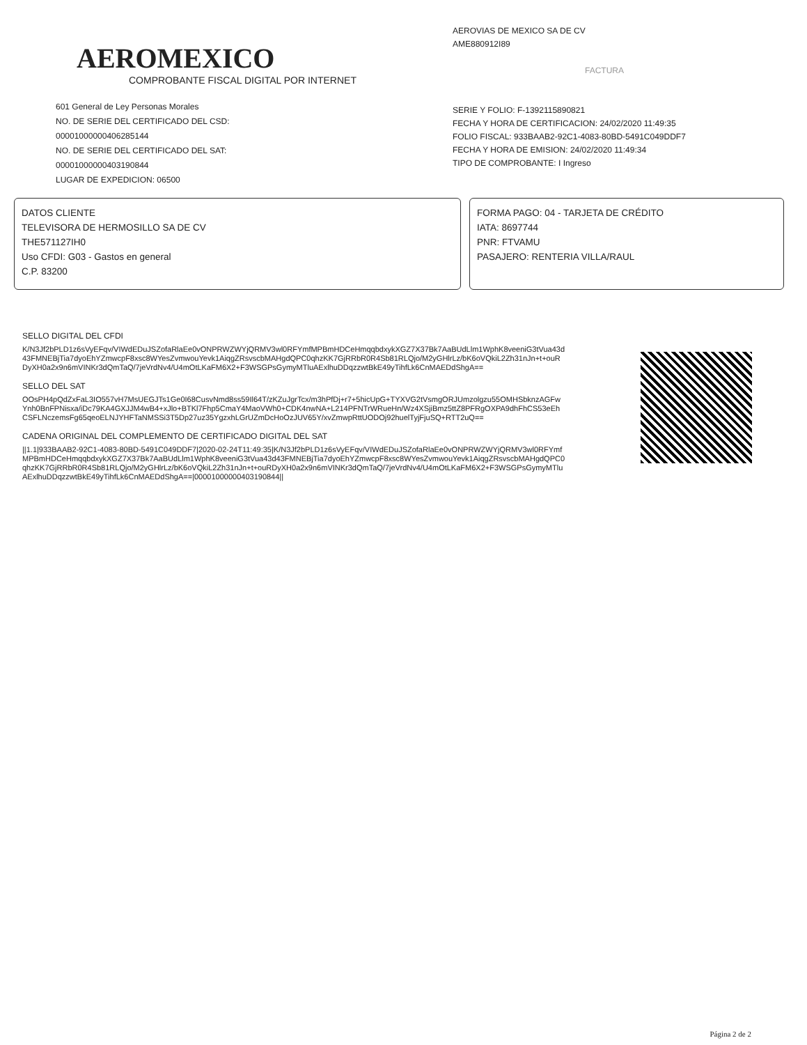AEROMEXICO
COMPROBANTE FISCAL DIGITAL POR INTERNET
601 General de Ley Personas Morales
NO. DE SERIE DEL CERTIFICADO DEL CSD:
00001000000406285144
NO. DE SERIE DEL CERTIFICADO DEL SAT:
00001000000403190844
LUGAR DE EXPEDICION: 06500
AEROVIAS DE MEXICO SA DE CV
AME880912I89
FACTURA
SERIE Y FOLIO: F-1392115890821
FECHA Y HORA DE CERTIFICACION: 24/02/2020 11:49:35
FOLIO FISCAL: 933BAAB2-92C1-4083-80BD-5491C049DDF7
FECHA Y HORA DE EMISION: 24/02/2020 11:49:34
TIPO DE COMPROBANTE: I Ingreso
DATOS CLIENTE
TELEVISORA DE HERMOSILLO SA DE CV
THE571127IH0
Uso CFDI: G03 - Gastos en general
C.P. 83200
FORMA PAGO: 04 - TARJETA DE CRÉDITO
IATA: 8697744
PNR: FTVAMU
PASAJERO: RENTERIA VILLA/RAUL
SELLO DIGITAL DEL CFDI
K/N3Jf2bPLD1z6sVyEFqv/VIWdEDuJSZofaRlaEe0vONPRWZWYjQRMV3wl0RFYmfMPBmHDCeHmqqbdxykXGZ7X37Bk7AaBUdLlm1WphK8veeniG3tVua43d43FMNEBjTia7dyoEhYZmwcpF8xsc8WYesZvmwouYevk1AiqgZRsvscbMAHgdQPC0qhzKK7GjRRbR0R4Sb81RLQjo/M2yGHlrLz/bK6oVQkiL2Zh31nJn+t+ouRDyXH0a2x9n6mVINKr3dQmTaQ/7jeVrdNv4/U4mOtLKaFM6X2+F3WSGPsGymyMTluAExlhuDDqzzwtBkE49yTihfLk6CnMAEDdShgA==
SELLO DEL SAT
OOsPH4pQdZxFaL3IO557vH7MsUEGJTs1Ge0I68CusvNmd8ss59Il64T/zKZuJgrTcx/m3hPfDj+r7+5hicUpG+TYXVG2tVsmgORJUmzolgzu55OMHSbknzAGFwYnh0BnFPNisxa/iDc79KA4GXJJM4wB4+xJlo+BTKl7Fhp5CmaY4MaoVWh0+CDK4nwNA+L214PFNTrWRueHn/Wz4XSjiBmz5ttZ8PFRgOXPA9dhFhCS53eEhCSFLNczemsFg65qeoELNJYHFTaNMSSi3T5Dp27uz35YgzxhLGrUZmDcHoOzJUV65Y/xvZmwpRttUODOj92huelTyjFjuSQ+RTT2uQ==
CADENA ORIGINAL DEL COMPLEMENTO DE CERTIFICADO DIGITAL DEL SAT
||1.1|933BAAB2-92C1-4083-80BD-5491C049DDF7|2020-02-24T11:49:35|K/N3Jf2bPLD1z6sVyEFqv/VIWdEDuJSZofaRlaEe0vONPRWZWYjQRMV3wl0RFYmfMPBmHDCeHmqqbdxykXGZ7X37Bk7AaBUdLlm1WphK8veeniG3tVua43d43FMNEBjTia7dyoEhYZmwcpF8xsc8WYesZvmwouYevk1AiqgZRsvscbMAHgdQPC0qhzKK7GjRRbR0R4Sb81RLQjo/M2yGHlrLz/bK6oVQkiL2Zh31nJn+t+ouRDyXH0a2x9n6mVINKr3dQmTaQ/7jeVrdNv4/U4mOtLKaFM6X2+F3WSGPsGymyMTluAExlhuDDqzzwtBkE49yTihfLk6CnMAEDdShgA==|00001000000403190844||
Página 2 de 2